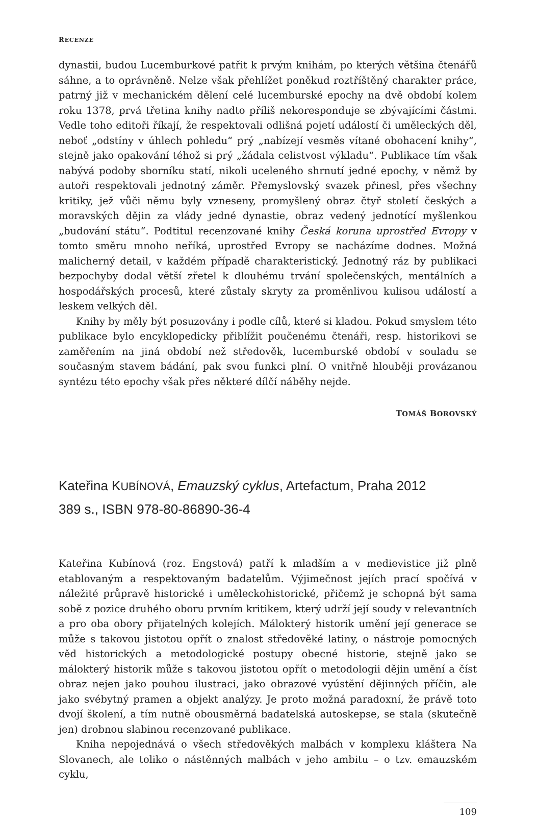RECENZE
dynastii, budou Lucemburkové patřit k prvým knihám, po kterých většina čtenářů sáhne, a to oprávněně. Nelze však přehlížet poněkud roztříštěný charakter práce, patrný již v mechanickém dělení celé lucemburské epochy na dvě období kolem roku 1378, prvá třetina knihy nadto příliš nekoresponduje se zbývajícími částmi. Vedle toho editoři říkají, že respektovali odlišná pojetí událostí či uměleckých děl, neboť „odstíny v úhlech pohledu“ prý „nabízejí vesměs vítané obohacení knihy“, stejně jako opakování téhož si prý „žádala celistvost výkladu“. Publikace tím však nabývá podoby sborníku statí, nikoli uceleného shrnutí jedné epochy, v němž by autoři respektovali jednotný záměr. Přemyslovský svazek přinesl, přes všechny kritiky, jež vůči němu byly vzneseny, promyšlený obraz čtyř století českých a moravských dějin za vlády jedné dynastie, obraz vedený jednotící myšlenkou „budování státu“. Podtitul recenzované knihy Česká koruna uprostřed Evropy v tomto směru mnoho neříká, uprostřed Evropy se nacházíme dodnes. Možná malicherný detail, v každém případě charakteristický. Jednotný ráz by publikaci bezpochyby dodal větší zřetel k dlouhému trvání společenských, mentálních a hospodářských procesů, které zůstaly skryty za proměnlivou kulisou událostí a leskem velkých děl.
Knihy by měly být posuzovány i podle cílů, které si kladou. Pokud smyslem této publikace bylo encyklopedicky přiblížit poučenému čtenáři, resp. historikovi se zaměřením na jiná období než středověk, lucemburské období v souladu se současným stavem bádání, pak svou funkci plní. O vnitřně hlouběji provázanou syntézu této epochy však přes některé dílčí náběhy nejde.
TOMÁŠ BOROVSKÝ
Kateřina KUBÍNOVÁ, Emauzský cyklus, Artefactum, Praha 2012
389 s., ISBN 978-80-86890-36-4
Kateřina Kubínová (roz. Engstová) patří k mladším a v medievistice již plně etablovaným a respektovaným badatelům. Výjimečnost jejích prací spočívá v náležité průpravě historické i uměleckohistorické, přičemž je schopná být sama sobě z pozice druhého oboru prvním kritikem, který udrží její soudy v relevantních a pro oba obory přijatelných kolejích. Málokterý historik umění její generace se může s takovou jistotou opřít o znalost středověké latiny, o nástroje pomocných věd historických a metodologické postupy obecné historie, stejně jako se málokterý historik může s takovou jistotou opřít o metodologii dějin umění a číst obraz nejen jako pouhou ilustraci, jako obrazové vyústění dějinných příčin, ale jako svébytný pramen a objekt analýzy. Je proto možná paradoxní, že právě toto dvojí školení, a tím nutně obousměrná badatelská autoskepse, se stala (skutečně jen) drobnou slabinou recenzované publikace.
Kniha nepojednává o všech středověkých malbách v komplexu kláštera Na Slovanech, ale toliko o nástěnných malbách v jeho ambitu – o tzv. emauzském cyklu,
109